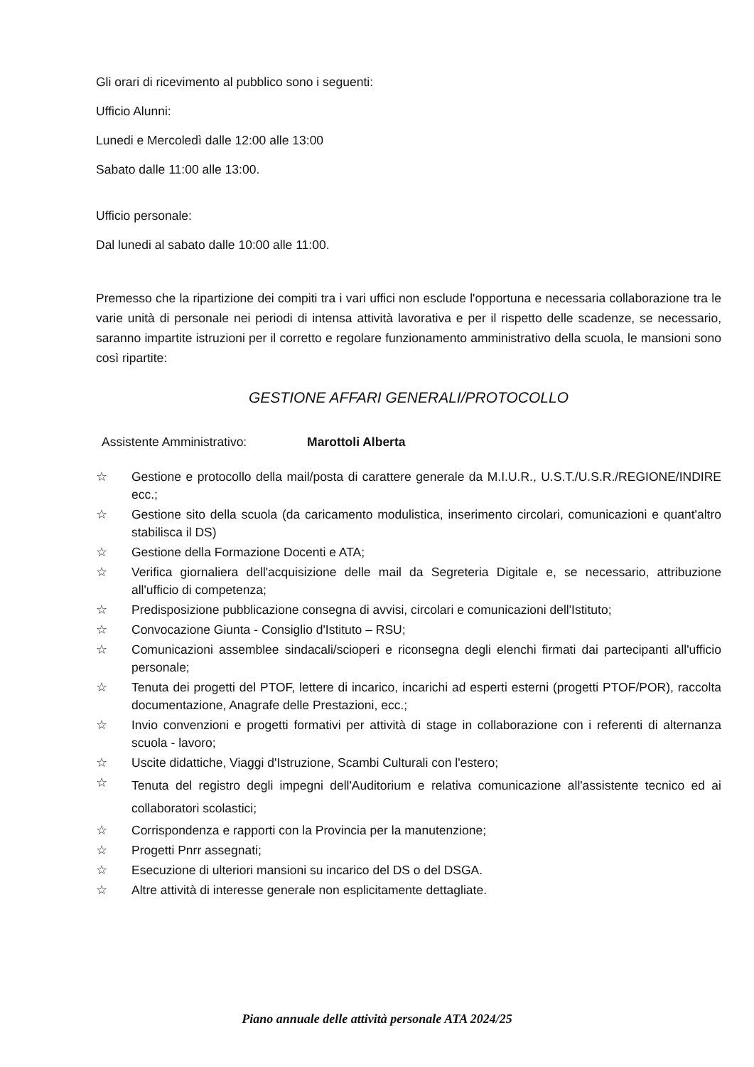Gli orari di ricevimento al pubblico sono i seguenti:
Ufficio Alunni:
Lunedi e Mercoledì dalle 12:00 alle 13:00
Sabato dalle 11:00 alle 13:00.
Ufficio personale:
Dal lunedi al sabato dalle 10:00 alle 11:00.
Premesso che la ripartizione dei compiti tra i vari uffici non esclude l'opportuna e necessaria collaborazione tra le varie unità di personale nei periodi di intensa attività lavorativa e per il rispetto delle scadenze, se necessario, saranno impartite istruzioni per il corretto e regolare funzionamento amministrativo della scuola, le mansioni sono così ripartite:
GESTIONE AFFARI GENERALI/PROTOCOLLO
Assistente Amministrativo: Marottoli Alberta
☆ Gestione e protocollo della mail/posta di carattere generale da M.I.U.R., U.S.T./U.S.R./REGIONE/INDIRE ecc.;
☆ Gestione sito della scuola (da caricamento modulistica, inserimento circolari, comunicazioni e quant'altro stabilisca il DS)
☆ Gestione della Formazione Docenti e ATA;
☆ Verifica giornaliera dell'acquisizione delle mail da Segreteria Digitale e, se necessario, attribuzione all'ufficio di competenza;
☆ Predisposizione pubblicazione consegna di avvisi, circolari e comunicazioni dell'Istituto;
☆ Convocazione Giunta - Consiglio d'Istituto – RSU;
☆ Comunicazioni assemblee sindacali/scioperi e riconsegna degli elenchi firmati dai partecipanti all'ufficio personale;
☆ Tenuta dei progetti del PTOF, lettere di incarico, incarichi ad esperti esterni (progetti PTOF/POR), raccolta documentazione, Anagrafe delle Prestazioni, ecc.;
☆ Invio convenzioni e progetti formativi per attività di stage in collaborazione con i referenti di alternanza scuola - lavoro;
☆ Uscite didattiche, Viaggi d'Istruzione, Scambi Culturali con l'estero;
☆ Tenuta del registro degli impegni dell'Auditorium e relativa comunicazione all'assistente tecnico ed ai collaboratori scolastici;
☆ Corrispondenza e rapporti con la Provincia per la manutenzione;
☆ Progetti Pnrr assegnati;
☆ Esecuzione di ulteriori mansioni su incarico del DS o del DSGA.
☆ Altre attività di interesse generale non esplicitamente dettagliate.
Piano annuale delle attività personale ATA 2024/25